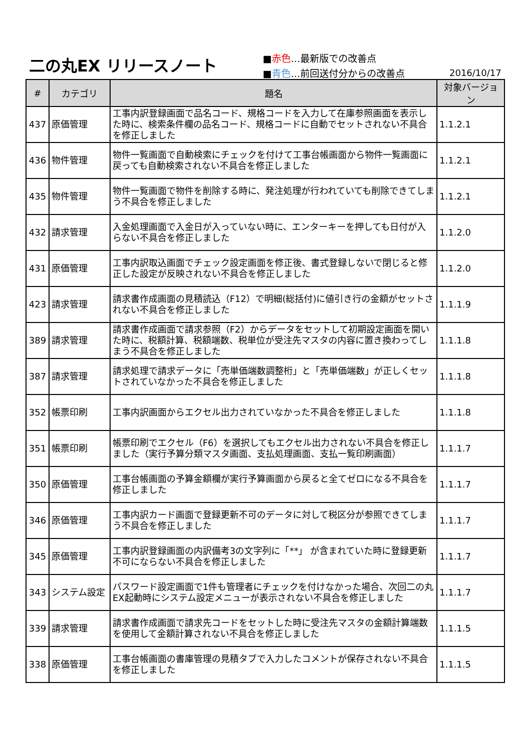二の丸EX リリースノート
■赤色…最新版での改善点
■青色…前回送付分からの改善点
2016/10/17
| # | カテゴリ | 題名 | 対象バージョン |
| --- | --- | --- | --- |
| 437 | 原価管理 | 工事内訳登録画面で品名コード、規格コードを入力して在庫参照画面を表示した時に、検索条件欄の品名コード、規格コードに自動でセットされない不具合を修正しました | 1.1.2.1 |
| 436 | 物件管理 | 物件一覧画面で自動検索にチェックを付けて工事台帳画面から物件一覧画面に戻っても自動検索されない不具合を修正しました | 1.1.2.1 |
| 435 | 物件管理 | 物件一覧画面で物件を削除する時に、発注処理が行われていても削除できてしまう不具合を修正しました | 1.1.2.1 |
| 432 | 請求管理 | 入金処理画面で入金日が入っていない時に、エンターキーを押しても日付が入らない不具合を修正しました | 1.1.2.0 |
| 431 | 原価管理 | 工事内訳取込画面でチェック設定画面を修正後、書式登録しないで閉じると修正した設定が反映されない不具合を修正しました | 1.1.2.0 |
| 423 | 請求管理 | 請求書作成画面の見積読込（F12）で明細(総括付)に値引き行の金額がセットされない不具合を修正しました | 1.1.1.9 |
| 389 | 請求管理 | 請求書作成画面で請求参照（F2）からデータをセットして初期設定画面を開いた時に、税額計算、税額端数、税単位が受注先マスタの内容に置き換わってしまう不具合を修正しました | 1.1.1.8 |
| 387 | 請求管理 | 請求処理で請求データに「売単価端数調整桁」と「売単価端数」が正しくセットされていなかった不具合を修正しました | 1.1.1.8 |
| 352 | 帳票印刷 | 工事内訳画面からエクセル出力されていなかった不具合を修正しました | 1.1.1.8 |
| 351 | 帳票印刷 | 帳票印刷でエクセル（F6）を選択してもエクセル出力されない不具合を修正しました（実行予算分類マスタ画面、支払処理画面、支払一覧印刷画面） | 1.1.1.7 |
| 350 | 原価管理 | 工事台帳画面の予算金額欄が実行予算画面から戻ると全てゼロになる不具合を修正しました | 1.1.1.7 |
| 346 | 原価管理 | 工事内訳カード画面で登録更新不可のデータに対して税区分が参照できてしまう不具合を修正しました | 1.1.1.7 |
| 345 | 原価管理 | 工事内訳登録画面の内訳備考3の文字列に「**」 が含まれていた時に登録更新不可にならない不具合を修正しました | 1.1.1.7 |
| 343 | システム設定 | パスワード設定画面で1件も管理者にチェックを付けなかった場合、次回二の丸EX起動時にシステム設定メニューが表示されない不具合を修正しました | 1.1.1.7 |
| 339 | 請求管理 | 請求書作成画面で請求先コードをセットした時に受注先マスタの金額計算端数を使用して金額計算されない不具合を修正しました | 1.1.1.5 |
| 338 | 原価管理 | 工事台帳画面の書庫管理の見積タブで入力したコメントが保存されない不具合を修正しました | 1.1.1.5 |